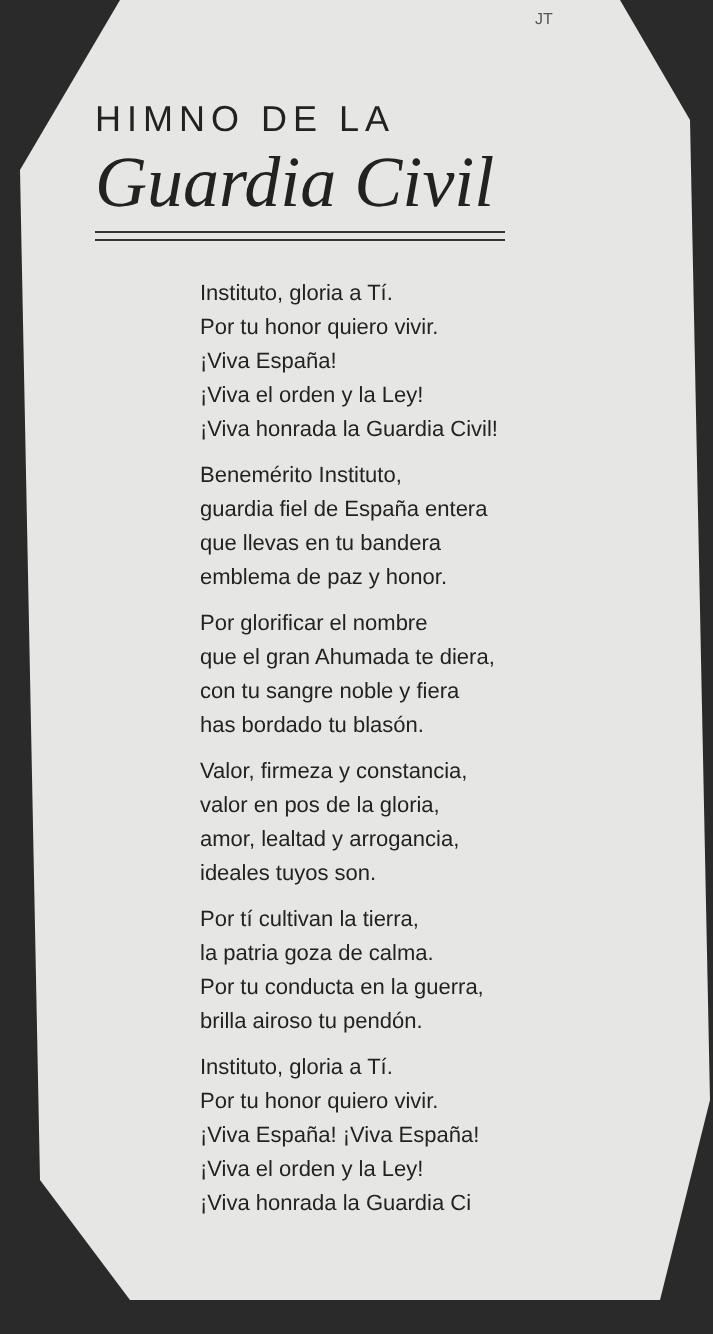JT
HIMNO DE LA
Guardia Civil
Instituto, gloria a Tí.
Por tu honor quiero vivir.
¡Viva España!
¡Viva el orden y la Ley!
¡Viva honrada la Guardia Civil!
Benemérito Instituto,
guardia fiel de España entera
que llevas en tu bandera
emblema de paz y honor.
Por glorificar el nombre
que el gran Ahumada te diera,
con tu sangre noble y fiera
has bordado tu blasón.
Valor, firmeza y constancia,
valor en pos de la gloria,
amor, lealtad y arrogancia,
ideales tuyos son.
Por tí cultivan la tierra,
la patria goza de calma.
Por tu conducta en la guerra,
brilla airoso tu pendón.
Instituto, gloria a Tí.
Por tu honor quiero vivir.
¡Viva España! ¡Viva España!
¡Viva el orden y la Ley!
¡Viva honrada la Guardia Ci